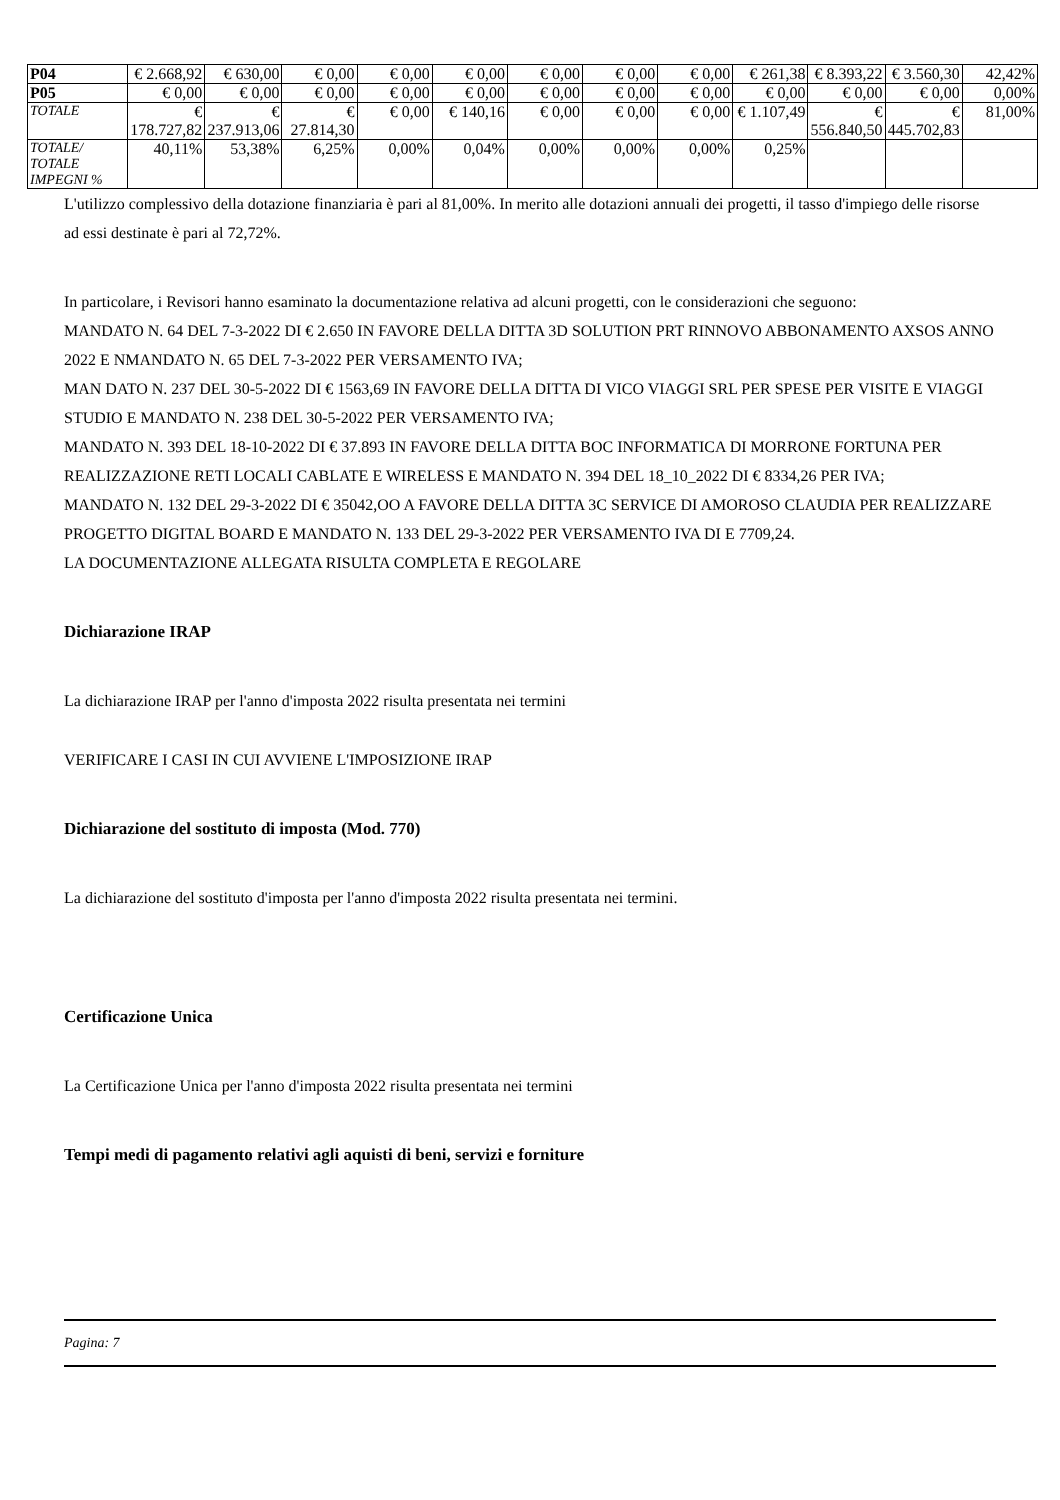| P04 | € 2.668,92 | € 630,00 | € 0,00 | € 0,00 | € 0,00 | € 0,00 | € 0,00 | € 0,00 | € 261,38 | € 8.393,22 | € 3.560,30 | 42,42% |
| P05 | € 0,00 | € 0,00 | € 0,00 | € 0,00 | € 0,00 | € 0,00 | € 0,00 | € 0,00 | € 0,00 | € 0,00 | € 0,00 | 0,00% |
| TOTALE | € 178.727,82 | € 237.913,06 | € 27.814,30 | € 0,00 | € 140,16 | € 0,00 | € 0,00 | € 0,00 | € 1.107,49 | € 556.840,50 | € 445.702,83 | 81,00% |
| TOTALE/ TOTALE IMPEGNI % | 40,11% | 53,38% | 6,25% | 0,00% | 0,04% | 0,00% | 0,00% | 0,00% | 0,25% | | | |
L'utilizzo complessivo della dotazione finanziaria è pari al 81,00%. In merito alle dotazioni annuali dei progetti, il tasso d'impiego delle risorse ad essi destinate è pari al 72,72%.
In particolare, i Revisori hanno esaminato la documentazione relativa ad alcuni progetti, con le considerazioni che seguono:
MANDATO N. 64 DEL 7-3-2022 DI € 2.650 IN FAVORE DELLA DITTA 3D SOLUTION PRT RINNOVO ABBONAMENTO AXSOS ANNO 2022 E NMANDATO N. 65 DEL 7-3-2022 PER VERSAMENTO IVA;
MAN DATO N. 237 DEL 30-5-2022 DI € 1563,69 IN FAVORE DELLA DITTA DI VICO VIAGGI SRL PER SPESE PER VISITE E VIAGGI STUDIO E MANDATO N. 238 DEL 30-5-2022 PER VERSAMENTO IVA;
MANDATO N. 393 DEL 18-10-2022 DI € 37.893 IN FAVORE DELLA DITTA BOC INFORMATICA DI MORRONE FORTUNA PER REALIZZAZIONE RETI LOCALI CABLATE E WIRELESS E MANDATO N. 394 DEL 18_10_2022 DI € 8334,26 PER IVA;
MANDATO N. 132 DEL 29-3-2022 DI € 35042,OO A FAVORE DELLA DITTA 3C SERVICE DI AMOROSO CLAUDIA PER REALIZZARE PROGETTO DIGITAL BOARD E MANDATO N. 133 DEL 29-3-2022 PER VERSAMENTO IVA DI E 7709,24.
LA DOCUMENTAZIONE ALLEGATA RISULTA COMPLETA E REGOLARE
Dichiarazione IRAP
La dichiarazione IRAP per l'anno d'imposta 2022 risulta presentata nei termini
VERIFICARE I CASI IN CUI AVVIENE L'IMPOSIZIONE IRAP
Dichiarazione del sostituto di imposta (Mod. 770)
La dichiarazione del sostituto d'imposta per l'anno d'imposta 2022 risulta presentata nei termini.
Certificazione Unica
La Certificazione Unica per l'anno d'imposta 2022 risulta presentata nei termini
Tempi medi di pagamento relativi agli aquisti di beni, servizi e forniture
Pagina: 7